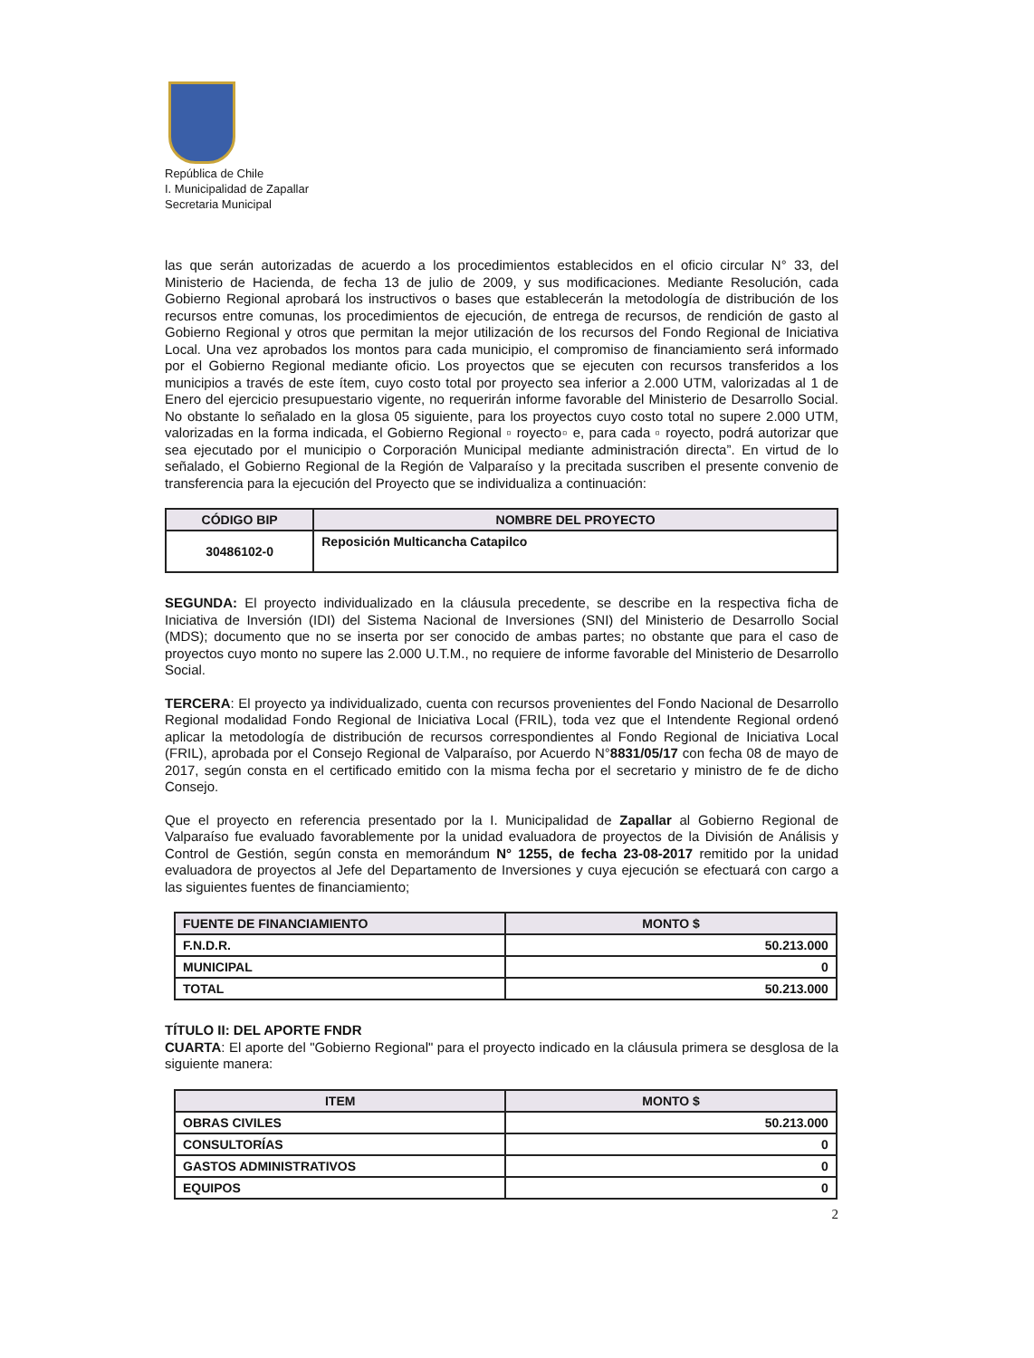República de Chile
I. Municipalidad de Zapallar
Secretaria Municipal
las que serán autorizadas de acuerdo a los procedimientos establecidos en el oficio circular N° 33, del Ministerio de Hacienda, de fecha 13 de julio de 2009, y sus modificaciones. Mediante Resolución, cada Gobierno Regional aprobará los instructivos o bases que establecerán la metodología de distribución de los recursos entre comunas, los procedimientos de ejecución, de entrega de recursos, de rendición de gasto al Gobierno Regional y otros que permitan la mejor utilización de los recursos del Fondo Regional de Iniciativa Local. Una vez aprobados los montos para cada municipio, el compromiso de financiamiento será informado por el Gobierno Regional mediante oficio. Los proyectos que se ejecuten con recursos transferidos a los municipios a través de este ítem, cuyo costo total por proyecto sea inferior a 2.000 UTM, valorizadas al 1 de Enero del ejercicio presupuestario vigente, no requerirán informe favorable del Ministerio de Desarrollo Social. No obstante lo señalado en la glosa 05 siguiente, para los proyectos cuyo costo total no supere 2.000 UTM, valorizadas en la forma indicada, el Gobierno Regional ▫ royecto▫ e, para cada ▫ royecto, podrá autorizar que sea ejecutado por el municipio o Corporación Municipal mediante administración directa”. En virtud de lo señalado, el Gobierno Regional de la Región de Valparaíso y la precitada suscriben el presente convenio de transferencia para la ejecución del Proyecto que se individualiza a continuación:
| CÓDIGO BIP | NOMBRE DEL PROYECTO |
| --- | --- |
| 30486102-0 | Reposición Multicancha Catapilco |
SEGUNDA: El proyecto individualizado en la cláusula precedente, se describe en la respectiva ficha de Iniciativa de Inversión (IDI) del Sistema Nacional de Inversiones (SNI) del Ministerio de Desarrollo Social (MDS); documento que no se inserta por ser conocido de ambas partes; no obstante que para el caso de proyectos cuyo monto no supere las 2.000 U.T.M., no requiere de informe favorable del Ministerio de Desarrollo Social.
TERCERA: El proyecto ya individualizado, cuenta con recursos provenientes del Fondo Nacional de Desarrollo Regional modalidad Fondo Regional de Iniciativa Local (FRIL), toda vez que el Intendente Regional ordenó aplicar la metodología de distribución de recursos correspondientes al Fondo Regional de Iniciativa Local (FRIL), aprobada por el Consejo Regional de Valparaíso, por Acuerdo N°8831/05/17 con fecha 08 de mayo de 2017, según consta en el certificado emitido con la misma fecha por el secretario y ministro de fe de dicho Consejo.
Que el proyecto en referencia presentado por la I. Municipalidad de Zapallar al Gobierno Regional de Valparaíso fue evaluado favorablemente por la unidad evaluadora de proyectos de la División de Análisis y Control de Gestión, según consta en memorándum N° 1255, de fecha 23-08-2017 remitido por la unidad evaluadora de proyectos al Jefe del Departamento de Inversiones y cuya ejecución se efectuará con cargo a las siguientes fuentes de financiamiento;
| FUENTE DE FINANCIAMIENTO | MONTO $ |
| --- | --- |
| F.N.D.R. | 50.213.000 |
| MUNICIPAL | 0 |
| TOTAL | 50.213.000 |
TÍTULO II: DEL APORTE FNDR
CUARTA: El aporte del "Gobierno Regional" para el proyecto indicado en la cláusula primera se desglosa de la siguiente manera:
| ITEM | MONTO $ |
| --- | --- |
| OBRAS CIVILES | 50.213.000 |
| CONSULTORÍAS | 0 |
| GASTOS ADMINISTRATIVOS | 0 |
| EQUIPOS | 0 |
2